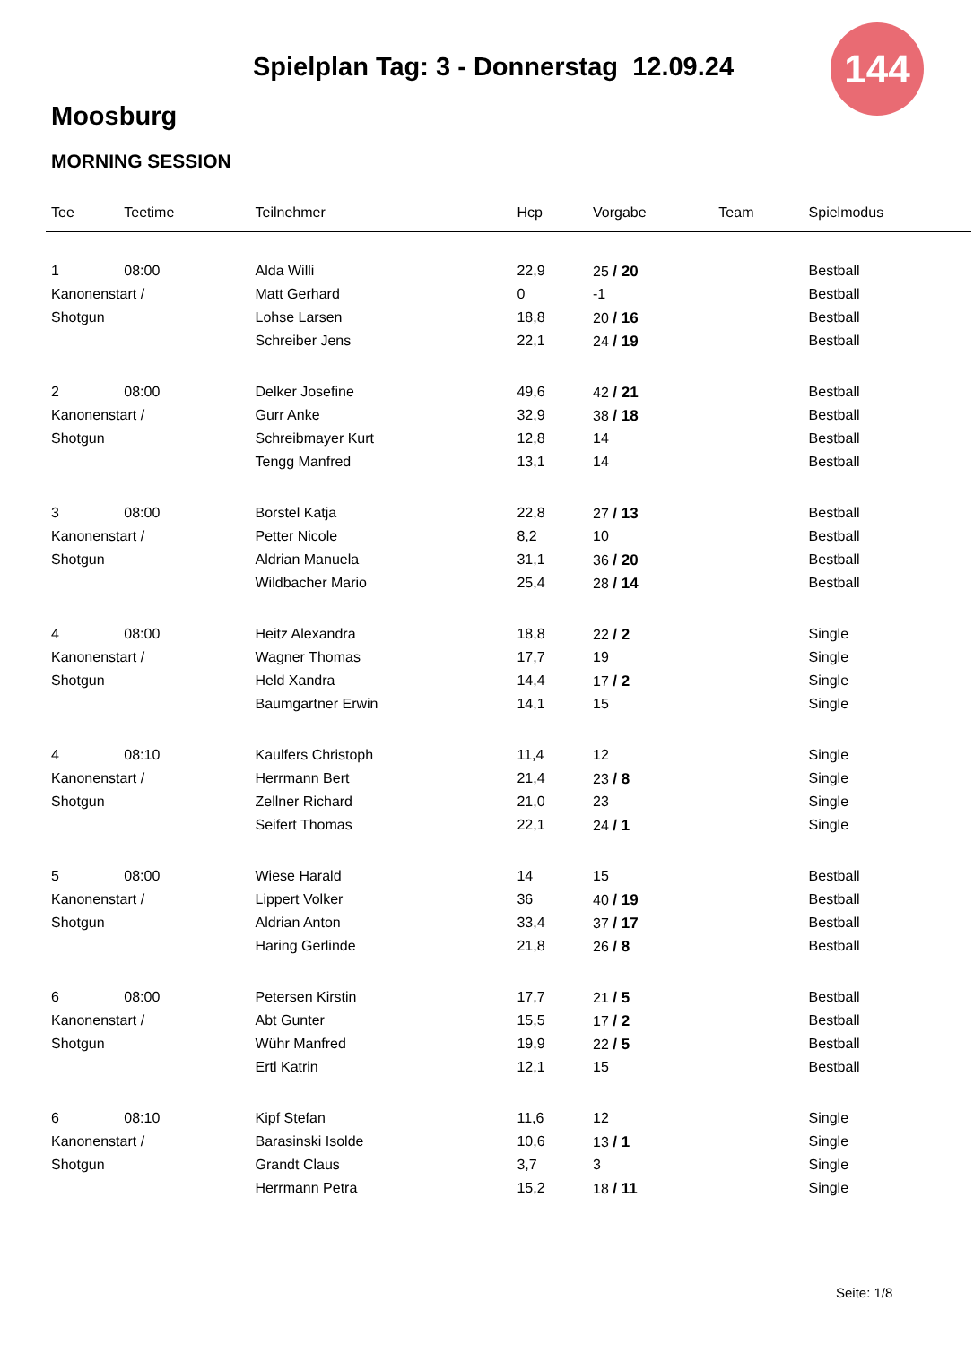144
Spielplan Tag: 3 - Donnerstag 12.09.24
Moosburg
MORNING SESSION
| Tee | Teetime | Teilnehmer | Hcp | Vorgabe | Team | Spielmodus |
| --- | --- | --- | --- | --- | --- | --- |
| 1 | 08:00 | Alda Willi | 22,9 | 25 / 20 | | Bestball |
| Kanonenstart / | | Matt Gerhard | 0 | -1 | | Bestball |
| Shotgun | | Lohse Larsen | 18,8 | 20 / 16 | | Bestball |
| | | Schreiber Jens | 22,1 | 24 / 19 | | Bestball |
| 2 | 08:00 | Delker Josefine | 49,6 | 42 / 21 | | Bestball |
| Kanonenstart / | | Gurr Anke | 32,9 | 38 / 18 | | Bestball |
| Shotgun | | Schreibmayer Kurt | 12,8 | 14 | | Bestball |
| | | Tengg Manfred | 13,1 | 14 | | Bestball |
| 3 | 08:00 | Borstel Katja | 22,8 | 27 / 13 | | Bestball |
| Kanonenstart / | | Petter Nicole | 8,2 | 10 | | Bestball |
| Shotgun | | Aldrian Manuela | 31,1 | 36 / 20 | | Bestball |
| | | Wildbacher Mario | 25,4 | 28 / 14 | | Bestball |
| 4 | 08:00 | Heitz Alexandra | 18,8 | 22 / 2 | | Single |
| Kanonenstart / | | Wagner Thomas | 17,7 | 19 | | Single |
| Shotgun | | Held Xandra | 14,4 | 17 / 2 | | Single |
| | | Baumgartner Erwin | 14,1 | 15 | | Single |
| 4 | 08:10 | Kaulfers Christoph | 11,4 | 12 | | Single |
| Kanonenstart / | | Herrmann Bert | 21,4 | 23 / 8 | | Single |
| Shotgun | | Zellner Richard | 21,0 | 23 | | Single |
| | | Seifert Thomas | 22,1 | 24 / 1 | | Single |
| 5 | 08:00 | Wiese Harald | 14 | 15 | | Bestball |
| Kanonenstart / | | Lippert Volker | 36 | 40 / 19 | | Bestball |
| Shotgun | | Aldrian Anton | 33,4 | 37 / 17 | | Bestball |
| | | Haring Gerlinde | 21,8 | 26 / 8 | | Bestball |
| 6 | 08:00 | Petersen Kirstin | 17,7 | 21 / 5 | | Bestball |
| Kanonenstart / | | Abt Gunter | 15,5 | 17 / 2 | | Bestball |
| Shotgun | | Wühr Manfred | 19,9 | 22 / 5 | | Bestball |
| | | Ertl Katrin | 12,1 | 15 | | Bestball |
| 6 | 08:10 | Kipf Stefan | 11,6 | 12 | | Single |
| Kanonenstart / | | Barasinski Isolde | 10,6 | 13 / 1 | | Single |
| Shotgun | | Grandt Claus | 3,7 | 3 | | Single |
| | | Herrmann Petra | 15,2 | 18 / 11 | | Single |
Seite: 1/8